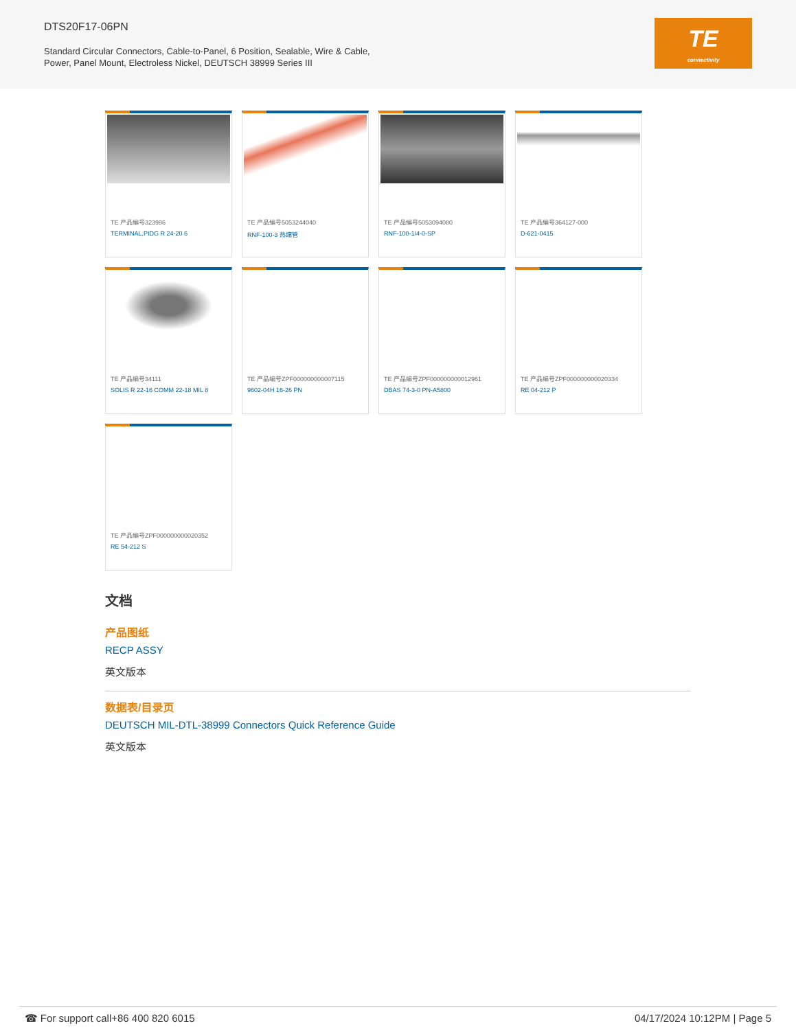DTS20F17-06PN
Standard Circular Connectors, Cable-to-Panel, 6 Position, Sealable, Wire & Cable,
Power, Panel Mount, Electroless Nickel, DEUTSCH 38999 Series III
TE
connectivity
TE 产品编号323986
TERMINAL,PIDG R 24-20 6
TE 产品编号5053244040
RNF-100-3 热缩管
TE 产品编号5053094080
RNF-100-1/4-0-SP
TE 产品编号364127-000
D-621-0415
TE 产品编号34111
SOLIS R 22-16 COMM 22-18 MIL 8
TE 产品编号ZPF000000000007115
9602-04H 16-26 PN
TE 产品编号ZPF000000000012961
DBAS 74-3-0 PN-A5800
TE 产品编号ZPF000000000020334
RE 04-212 P
TE 产品编号ZPF000000000020352
RE 54-212 S
文档
产品图纸
RECP ASSY
英文版本
数据表/目录页
DEUTSCH MIL-DTL-38999 Connectors Quick Reference Guide
英文版本
☎ For support call+86 400 820 6015 04/17/2024 10:12PM | Page 5